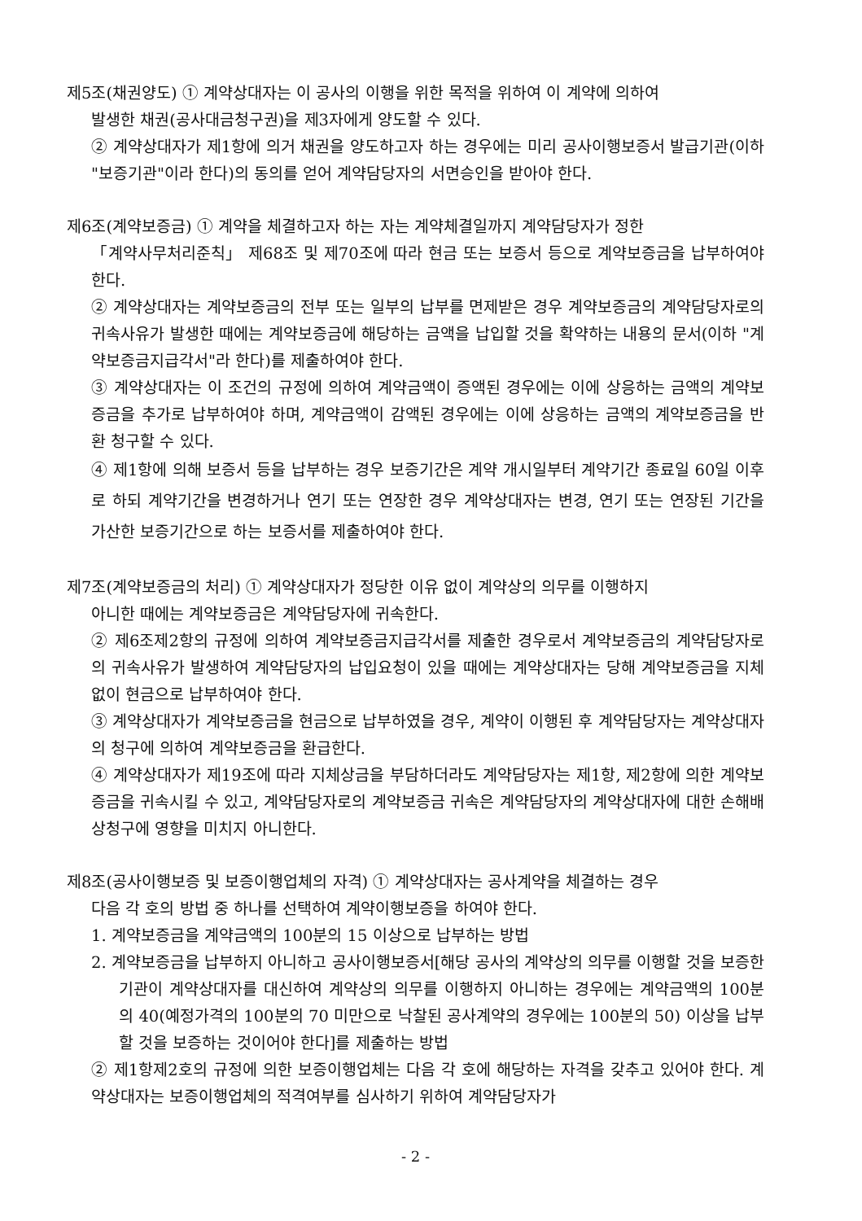제5조(채권양도) ① 계약상대자는 이 공사의 이행을 위한 목적을 위하여 이 계약에 의하여
발생한 채권(공사대금청구권)을 제3자에게 양도할 수 있다.
② 계약상대자가 제1항에 의거 채권을 양도하고자 하는 경우에는 미리 공사이행보증서 발급기관(이하 "보증기관"이라 한다)의 동의를 얻어 계약담당자의 서면승인을 받아야 한다.
제6조(계약보증금) ① 계약을 체결하고자 하는 자는 계약체결일까지 계약담당자가 정한
「계약사무처리준칙」 제68조 및 제70조에 따라 현금 또는 보증서 등으로 계약보증금을 납부하여야 한다.
② 계약상대자는 계약보증금의 전부 또는 일부의 납부를 면제받은 경우 계약보증금의 계약담당자로의 귀속사유가 발생한 때에는 계약보증금에 해당하는 금액을 납입할 것을 확약하는 내용의 문서(이하 "계약보증금지급각서"라 한다)를 제출하여야 한다.
③ 계약상대자는 이 조건의 규정에 의하여 계약금액이 증액된 경우에는 이에 상응하는 금액의 계약보증금을 추가로 납부하여야 하며, 계약금액이 감액된 경우에는 이에 상응하는 금액의 계약보증금을 반환 청구할 수 있다.
④ 제1항에 의해 보증서 등을 납부하는 경우 보증기간은 계약 개시일부터 계약기간 종료일 60일 이후로 하되 계약기간을 변경하거나 연기 또는 연장한 경우 계약상대자는 변경, 연기 또는 연장된 기간을 가산한 보증기간으로 하는 보증서를 제출하여야 한다.
제7조(계약보증금의 처리) ① 계약상대자가 정당한 이유 없이 계약상의 의무를 이행하지
아니한 때에는 계약보증금은 계약담당자에 귀속한다.
② 제6조제2항의 규정에 의하여 계약보증금지급각서를 제출한 경우로서 계약보증금의 계약담당자로의 귀속사유가 발생하여 계약담당자의 납입요청이 있을 때에는 계약상대자는 당해 계약보증금을 지체 없이 현금으로 납부하여야 한다.
③ 계약상대자가 계약보증금을 현금으로 납부하였을 경우, 계약이 이행된 후 계약담당자는 계약상대자의 청구에 의하여 계약보증금을 환급한다.
④ 계약상대자가 제19조에 따라 지체상금을 부담하더라도 계약담당자는 제1항, 제2항에 의한 계약보증금을 귀속시킬 수 있고, 계약담당자로의 계약보증금 귀속은 계약담당자의 계약상대자에 대한 손해배상청구에 영향을 미치지 아니한다.
제8조(공사이행보증 및 보증이행업체의 자격) ① 계약상대자는 공사계약을 체결하는 경우
다음 각 호의 방법 중 하나를 선택하여 계약이행보증을 하여야 한다.
1. 계약보증금을 계약금액의 100분의 15 이상으로 납부하는 방법
2. 계약보증금을 납부하지 아니하고 공사이행보증서[해당 공사의 계약상의 의무를 이행할 것을 보증한 기관이 계약상대자를 대신하여 계약상의 의무를 이행하지 아니하는 경우에는 계약금액의 100분의 40(예정가격의 100분의 70 미만으로 낙찰된 공사계약의 경우에는 100분의 50) 이상을 납부할 것을 보증하는 것이어야 한다]를 제출하는 방법
② 제1항제2호의 규정에 의한 보증이행업체는 다음 각 호에 해당하는 자격을 갖추고 있어야 한다. 계약상대자는 보증이행업체의 적격여부를 심사하기 위하여 계약담당자가
- 2 -